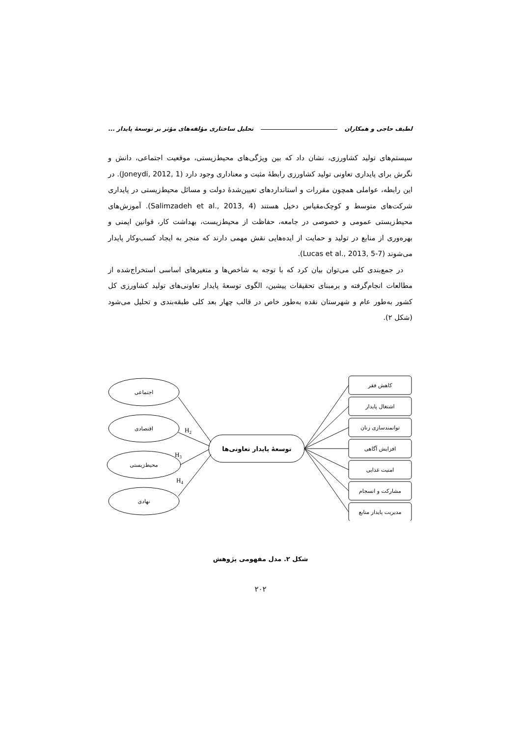لطیف حاجی و همکاران تحلیل ساختاری مؤلفه‌های مؤثر بر توسعهٔ پایدار ...
سیستم‌های تولید کشاورزی، نشان داد که بین ویژگی‌های محیط‌زیستی، موقعیت اجتماعی، دانش و نگرش برای پایداری تعاونی تولید کشاورزی رابطهٔ مثبت و معناداری وجود دارد (Joneydi, 2012, 1). در این رابطه، عواملی همچون مقررات و استانداردهای تعیین‌شدهٔ دولت و مسائل محیط‌زیستی در پایداری شرکت‌های متوسط و کوچک‌مقیاس دخیل هستند (Salimzadeh et al., 2013, 4). آموزش‌های محیط‌زیستی عمومی و خصوصی در جامعه، حفاظت از محیط‌زیست، بهداشت کار، قوانین ایمنی و بهره‌وری از منابع در تولید و حمایت از ایده‌هایی نقش مهمی دارند که منجر به ایجاد کسب‌وکار پایدار می‌شوند (Lucas et al., 2013, 5-7).
در جمع‌بندی کلی می‌توان بیان کرد که با توجه به شاخص‌ها و متغیرهای اساسی استخراج‌شده از مطالعات انجام‌گرفته و برمبنای تحقیقات پیشین، الگوی توسعهٔ پایدار تعاونی‌های تولید کشاورزی کل کشور به‌طور عام و شهرستان نقده به‌طور خاص در قالب چهار بعد کلی طبقه‌بندی و تحلیل می‌شود (شکل ۲).
اجتماعی
اقتصادی
محیط‌زیستی
نهادی
توسعهٔ پایدار تعاونی‌ها
کاهش فقر
اشتغال پایدار
توانمندسازی زنان
افزایش آگاهی
امنیت غذایی
مشارکت و انسجام
مدیریت پایدار منابع
H2
H3
H4
شکل ۲. مدل مفهومی پژوهش
۲۰۲